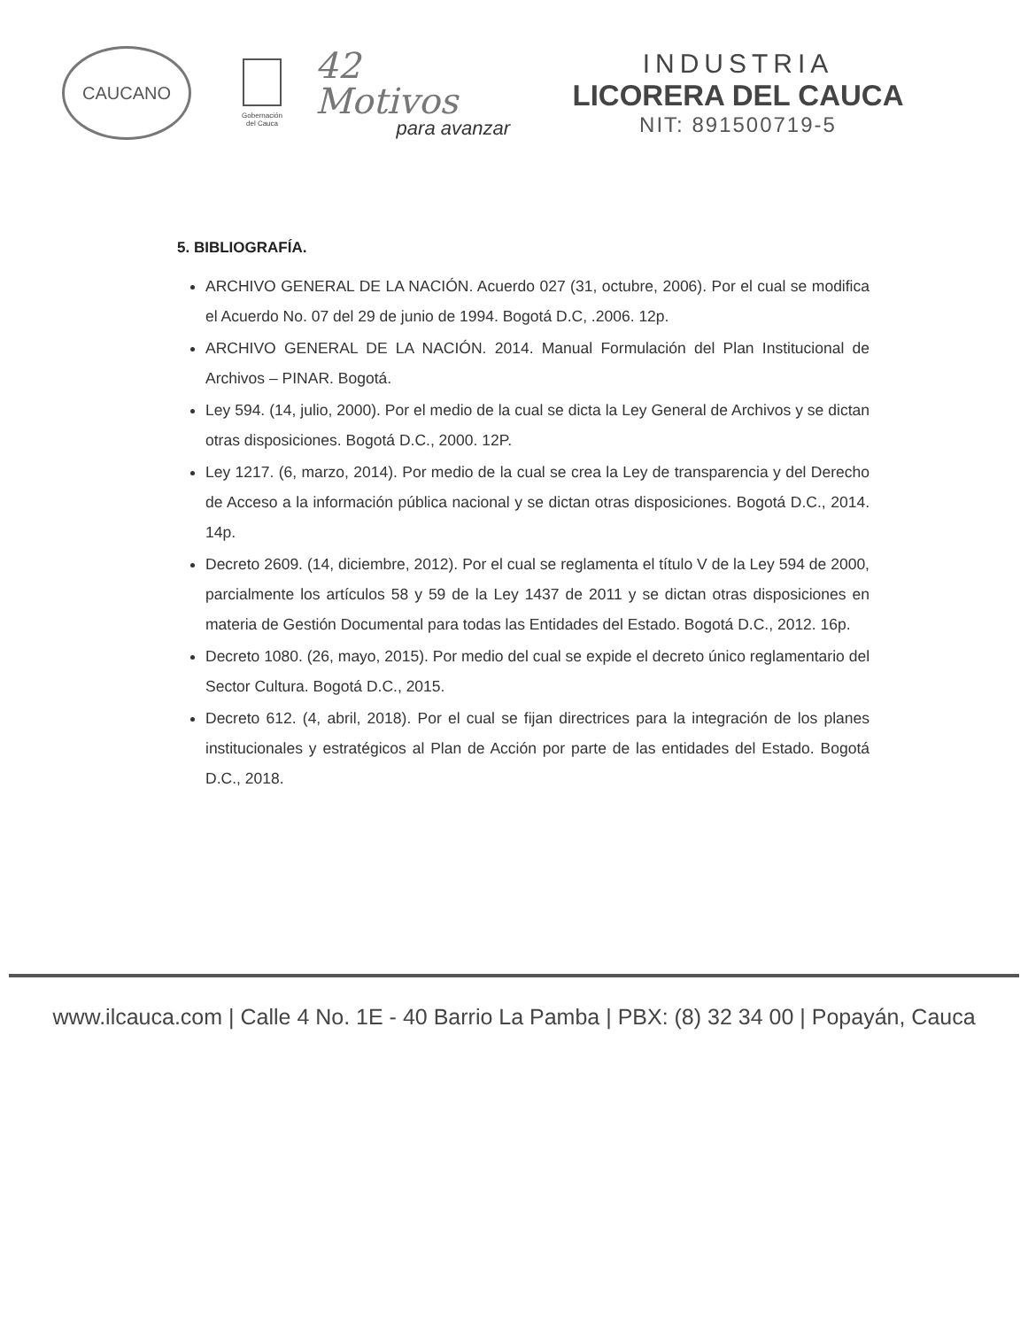CAUCANO
Gobernación
del Cauca
42 Motivos
para avanzar
INDUSTRIA
LICORERA DEL CAUCA
NIT: 891500719-5
5. BIBLIOGRAFÍA.
ARCHIVO GENERAL DE LA NACIÓN. Acuerdo 027 (31, octubre, 2006). Por el cual se modifica el Acuerdo No. 07 del 29 de junio de 1994. Bogotá D.C, .2006. 12p.
ARCHIVO GENERAL DE LA NACIÓN. 2014. Manual Formulación del Plan Institucional de Archivos – PINAR. Bogotá.
Ley 594. (14, julio, 2000). Por el medio de la cual se dicta la Ley General de Archivos y se dictan otras disposiciones. Bogotá D.C., 2000. 12P.
Ley 1217. (6, marzo, 2014). Por medio de la cual se crea la Ley de transparencia y del Derecho de Acceso a la información pública nacional y se dictan otras disposiciones. Bogotá D.C., 2014. 14p.
Decreto 2609. (14, diciembre, 2012). Por el cual se reglamenta el título V de la Ley 594 de 2000, parcialmente los artículos 58 y 59 de la Ley 1437 de 2011 y se dictan otras disposiciones en materia de Gestión Documental para todas las Entidades del Estado. Bogotá D.C., 2012. 16p.
Decreto 1080. (26, mayo, 2015). Por medio del cual se expide el decreto único reglamentario del Sector Cultura. Bogotá D.C., 2015.
Decreto 612. (4, abril, 2018). Por el cual se fijan directrices para la integración de los planes institucionales y estratégicos al Plan de Acción por parte de las entidades del Estado. Bogotá D.C., 2018.
www.ilcauca.com | Calle 4 No. 1E - 40 Barrio La Pamba | PBX: (8) 32 34 00 | Popayán, Cauca